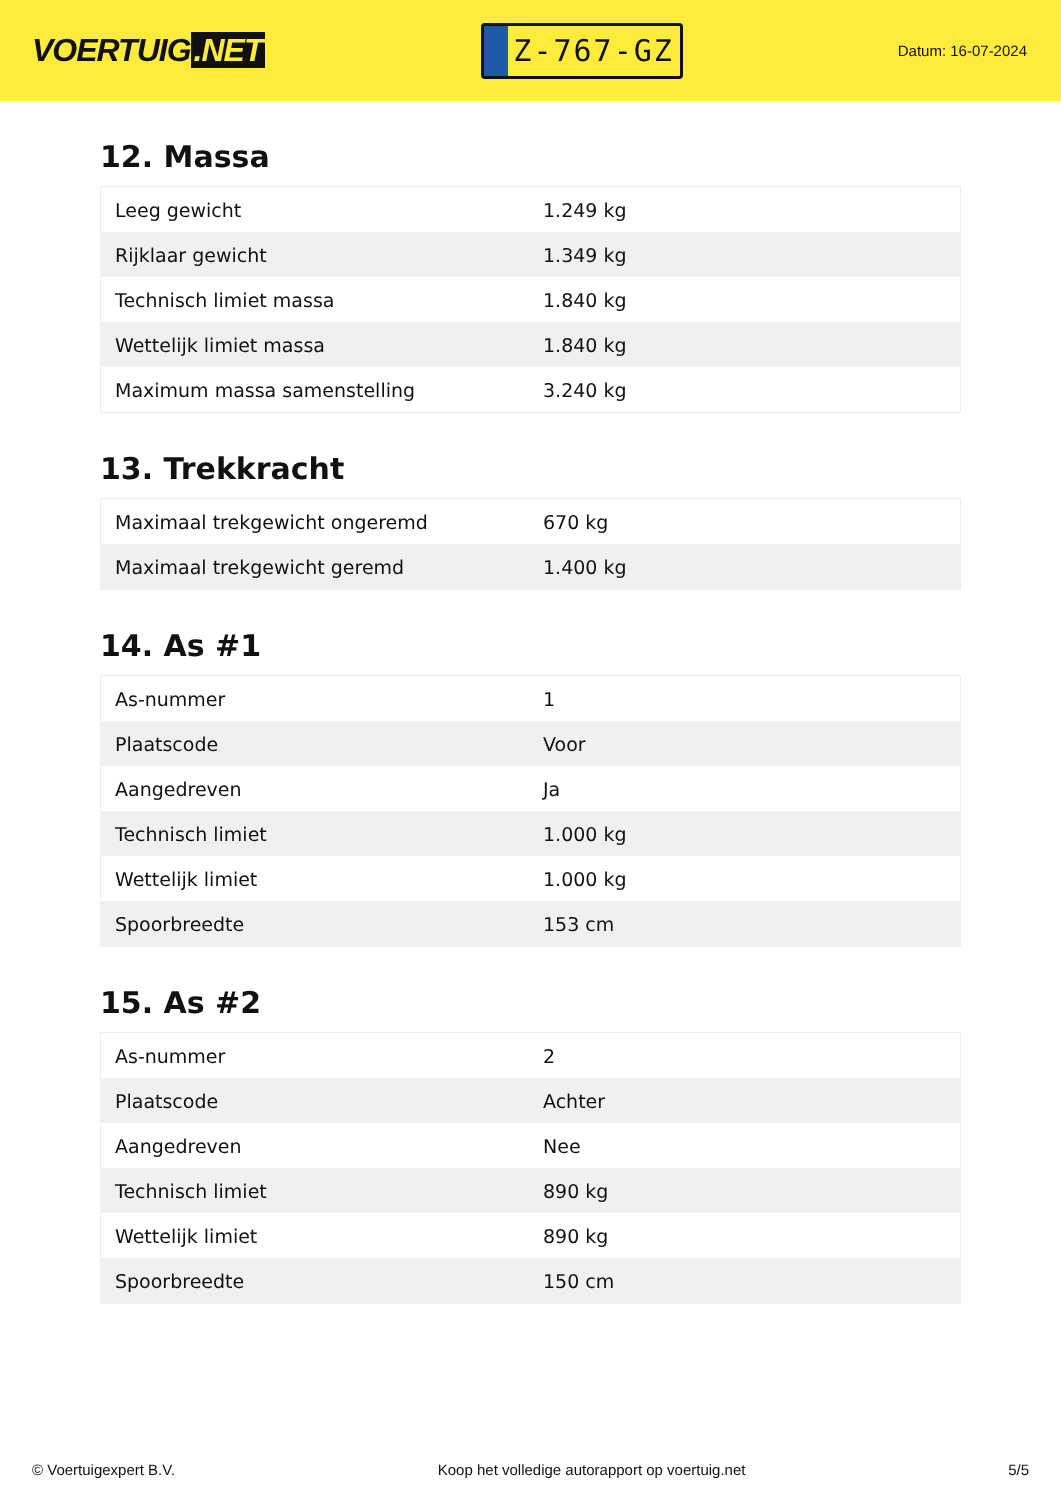VOERTUIG.NET
Z-767-GZ
Datum: 16-07-2024
12. Massa
| Leeg gewicht | 1.249 kg |
| Rijklaar gewicht | 1.349 kg |
| Technisch limiet massa | 1.840 kg |
| Wettelijk limiet massa | 1.840 kg |
| Maximum massa samenstelling | 3.240 kg |
13. Trekkracht
| Maximaal trekgewicht ongeremd | 670 kg |
| Maximaal trekgewicht geremd | 1.400 kg |
14. As #1
| As-nummer | 1 |
| Plaatscode | Voor |
| Aangedreven | Ja |
| Technisch limiet | 1.000 kg |
| Wettelijk limiet | 1.000 kg |
| Spoorbreedte | 153 cm |
15. As #2
| As-nummer | 2 |
| Plaatscode | Achter |
| Aangedreven | Nee |
| Technisch limiet | 890 kg |
| Wettelijk limiet | 890 kg |
| Spoorbreedte | 150 cm |
© Voertuigexpert B.V. Koop het volledige autorapport op voertuig.net 5/5